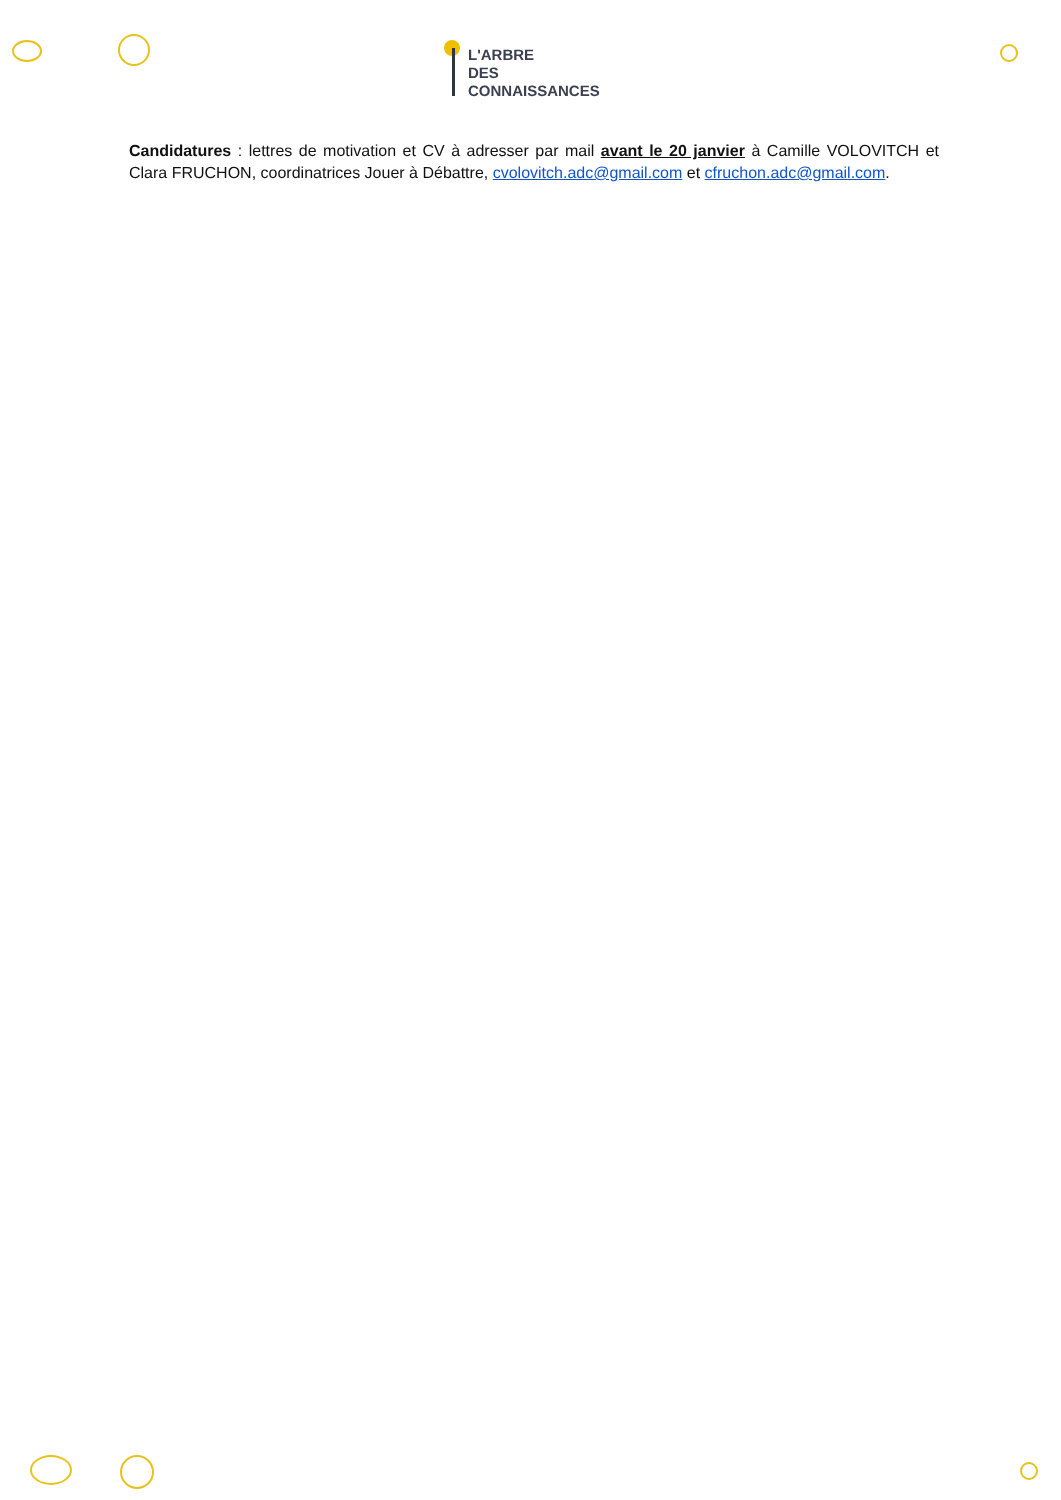L'ARBRE
DES
CONNAISSANCES
Candidatures : lettres de motivation et CV à adresser par mail avant le 20 janvier à Camille VOLOVITCH et Clara FRUCHON, coordinatrices Jouer à Débattre, cvolovitch.adc@gmail.com et cfruchon.adc@gmail.com.